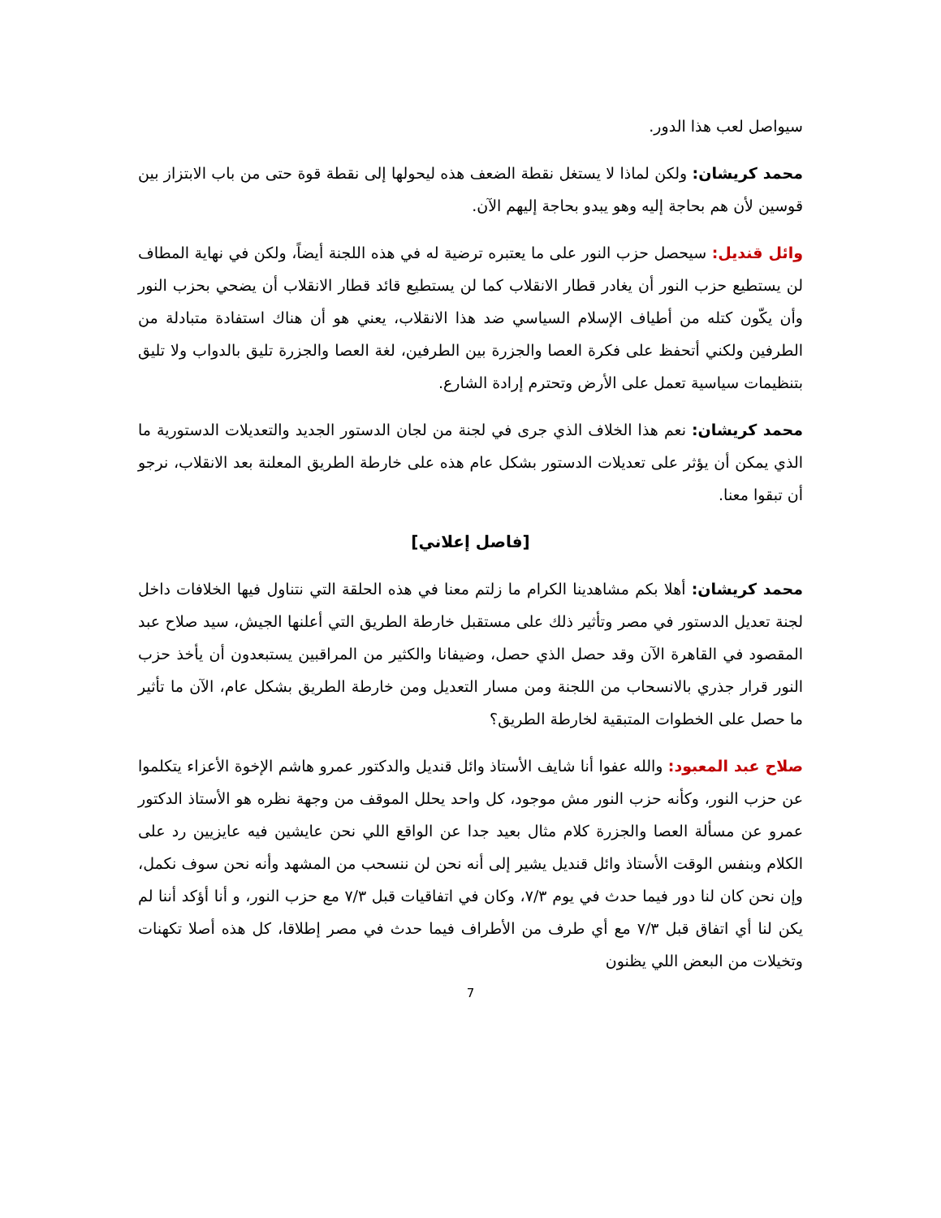سيواصل لعب هذا الدور.
محمد كريشان: ولكن لماذا لا يستغل نقطة الضعف هذه ليحولها إلى نقطة قوة حتى من باب الابتزاز بين قوسين لأن هم بحاجة إليه وهو يبدو بحاجة إليهم الآن.
وائل قنديل: سيحصل حزب النور على ما يعتبره ترضية له في هذه اللجنة أيضاً، ولكن في نهاية المطاف لن يستطيع حزب النور أن يغادر قطار الانقلاب كما لن يستطيع قائد قطار الانقلاب أن يضحي بحزب النور وأن يكّون كتله من أطياف الإسلام السياسي ضد هذا الانقلاب، يعني هو أن هناك استفادة متبادلة من الطرفين ولكني أتحفظ على فكرة العصا والجزرة بين الطرفين، لغة العصا والجزرة تليق بالدواب ولا تليق بتنظيمات سياسية تعمل على الأرض وتحترم إرادة الشارع.
محمد كريشان: نعم هذا الخلاف الذي جرى في لجنة من لجان الدستور الجديد والتعديلات الدستورية ما الذي يمكن أن يؤثر على تعديلات الدستور بشكل عام هذه على خارطة الطريق المعلنة بعد الانقلاب، نرجو أن تبقوا معنا.
[فاصل إعلاني]
محمد كريشان: أهلا بكم مشاهدينا الكرام ما زلتم معنا في هذه الحلقة التي نتناول فيها الخلافات داخل لجنة تعديل الدستور في مصر وتأثير ذلك على مستقبل خارطة الطريق التي أعلنها الجيش، سيد صلاح عبد المقصود في القاهرة الآن وقد حصل الذي حصل، وضيفانا والكثير من المراقبين يستبعدون أن يأخذ حزب النور قرار جذري بالانسحاب من اللجنة ومن مسار التعديل ومن خارطة الطريق بشكل عام، الآن ما تأثير ما حصل على الخطوات المتبقية لخارطة الطريق؟
صلاح عبد المعبود: والله عفوا أنا شايف الأستاذ وائل قنديل والدكتور عمرو هاشم الإخوة الأعزاء يتكلموا عن حزب النور، وكأنه حزب النور مش موجود، كل واحد يحلل الموقف من وجهة نظره هو الأستاذ الدكتور عمرو عن مسألة العصا والجزرة كلام مثال بعيد جدا عن الواقع اللي نحن عايشين فيه عايزيين رد على الكلام وبنفس الوقت الأستاذ وائل قنديل يشير إلى أنه نحن لن ننسحب من المشهد وأنه نحن سوف نكمل، وإن نحن كان لنا دور فيما حدث في يوم ٧/٣، وكان في اتفاقيات قبل ٧/٣ مع حزب النور، و أنا أؤكد أننا لم يكن لنا أي اتفاق قبل ٧/٣ مع أي طرف من الأطراف فيما حدث في مصر إطلاقا، كل هذه أصلا تكهنات وتخيلات من البعض اللي يظنون
7